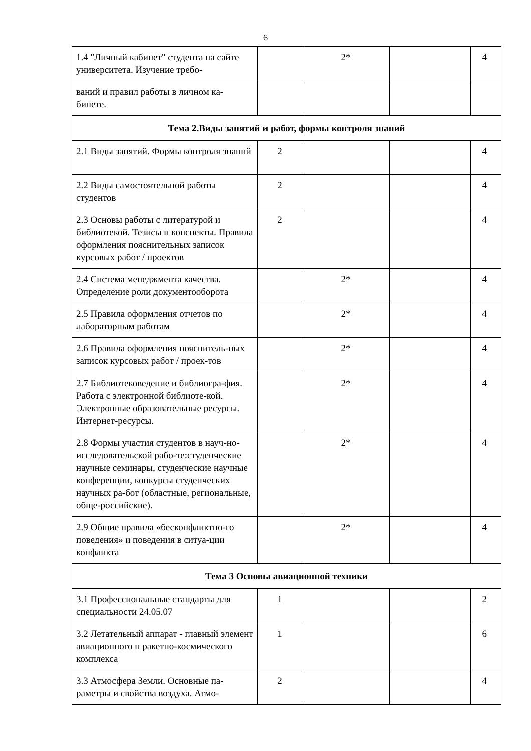6
| 1.4 "Личный кабинет" студента на сайте университета. Изучение требо- | | 2* | | 4 |
| ваний и правил работы в личном ка-бинете. | | | | |
| Тема 2.Виды занятий и работ, формы контроля знаний | | | | |
| 2.1 Виды занятий. Формы контроля знаний | 2 | | | 4 |
| 2.2 Виды самостоятельной работы студентов | 2 | | | 4 |
| 2.3 Основы работы с литературой и библиотекой. Тезисы и конспекты. Правила оформления пояснительных записок курсовых работ / проектов | 2 | | | 4 |
| 2.4 Система менеджмента качества. Определение роли документооборота | | 2* | | 4 |
| 2.5 Правила оформления отчетов по лабораторным работам | | 2* | | 4 |
| 2.6 Правила оформления пояснитель-ных записок курсовых работ / проек-тов | | 2* | | 4 |
| 2.7 Библиотековедение и библиогра-фия. Работа с электронной библиоте-кой. Электронные образовательные ресурсы. Интернет-ресурсы. | | 2* | | 4 |
| 2.8 Формы участия студентов в науч-но-исследовательской рабо-те:студенческие научные семинары, студенческие научные конференции, конкурсы студенческих научных ра-бот (областные, региональные, обще-российские). | | 2* | | 4 |
| 2.9 Общие правила «бесконфликтно-го поведения» и поведения в ситуа-ции конфликта | | 2* | | 4 |
| Тема 3 Основы авиационной техники | | | | |
| 3.1 Профессиональные стандарты для специальности 24.05.07 | 1 | | | 2 |
| 3.2 Летательный аппарат - главный элемент авиационного н ракетно-космического комплекса | 1 | | | 6 |
| 3.3 Атмосфера Земли. Основные па-раметры и свойства воздуха. Атмо- | 2 | | | 4 |